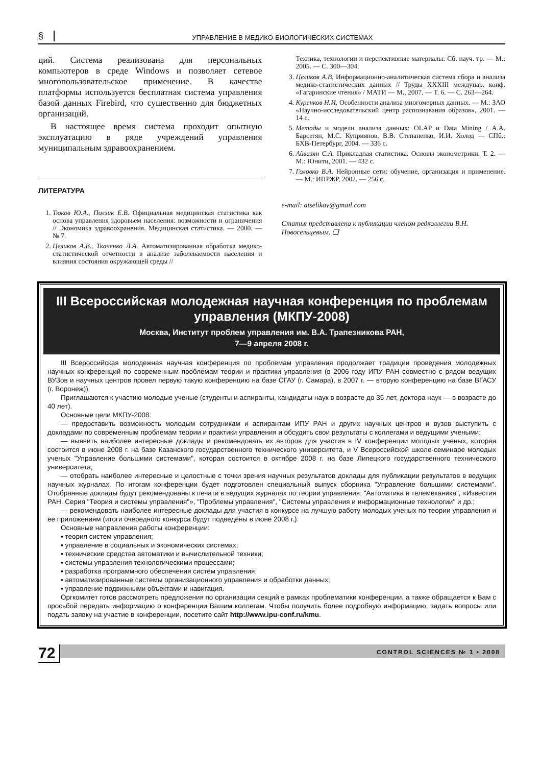§ УПРАВЛЕНИЕ В МЕДИКО-БИОЛОГИЧЕСКИХ СИСТЕМАХ
ций. Система реализована для персональных компьютеров в среде Windows и позволяет сетевое многопользовательское применение. В качестве платформы используется бесплатная система управления базой данных Firebird, что существенно для бюджетных организаций.
В настоящее время система проходит опытную эксплуатацию в ряде учреждений управления муниципальным здравоохранением.
ЛИТЕРАТУРА
1. Тюков Ю.А., Ползик Е.В. Официальная медицинская статистика как основа управления здоровьем населения: возможности и ограничения // Экономика здравоохранения. Медицинская статистика. — 2000. — № 7.
2. Целиков А.В., Ткаченко Л.А. Автоматизированная обработка медико-статистической отчетности в анализе заболеваемости населения и влияния состояния окружающей среды //
Техника, технологии и перспективные материалы: Сб. науч. тр. — М.: 2005. — С. 300—304.
3. Целиков А.В. Информационно-аналитическая система сбора и анализа медико-статистических данных // Труды XXXIII междунар. конф. «Гагаринские чтения» / МАТИ — М., 2007. — Т. 6. — С. 263—264.
4. Куренков Н.И. Особенности анализа многомерных данных. — М.: ЗАО «Научно-исследовательский центр распознавания образов», 2001. — 14 с.
5. Методы и модели анализа данных: OLAP и Data Mining / А.А. Барсегян, М.С. Куприянов, В.В. Степаненко, И.И. Холод — СПб.: БХВ-Петербург, 2004. — 336 с.
6. Айвазян С.А. Прикладная статистика. Основы эконометрики. Т. 2. — М.: Юнити, 2001. — 432 с.
7. Головко В.А. Нейронные сети: обучение, организация и применение. — М.: ИПРЖР, 2002. — 256 с.
e-mail: atselikov@gmail.com
Статья представлена к публикации членом редколлегии В.Н. Новосельцевым. ❑
III Всероссийская молодежная научная конференция по проблемам управления (МКПУ-2008)
Москва, Институт проблем управления им. В.А. Трапезникова РАН,
7—9 апреля 2008 г.
III Всероссийская молодежная научная конференция по проблемам управления продолжает традиции проведения молодежных научных конференций по современным проблемам теории и практики управления (в 2006 году ИПУ РАН совместно с рядом ведущих ВУЗов и научных центров провел первую такую конференцию на базе СГАУ (г. Самара), в 2007 г. — вторую конференцию на базе ВГАСУ (г. Воронеж)).
Приглашаются к участию молодые ученые (студенты и аспиранты, кандидаты наук в возрасте до 35 лет, доктора наук — в возрасте до 40 лет).
Основные цели МКПУ-2008:
— предоставить возможность молодым сотрудникам и аспирантам ИПУ РАН и других научных центров и вузов выступить с докладами по современным проблемам теории и практики управления и обсудить свои результаты с коллегами и ведущими учеными;
— выявить наиболее интересные доклады и рекомендовать их авторов для участия в IV конференции молодых ученых, которая состоится в июне 2008 г. на базе Казанского государственного технического университета, и V Всероссийской школе-семинаре молодых ученых "Управление большими системами", которая состоится в октябре 2008 г. на базе Липецкого государственного технического университета;
— отобрать наиболее интересные и целостные с точки зрения научных результатов доклады для публикации результатов в ведущих научных журналах. По итогам конференции будет подготовлен специальный выпуск сборника "Управление большими системами". Отобранные доклады будут рекомендованы к печати в ведущих журналах по теории управления: "Автоматика и телемеханика", «Известия РАН. Серия "Теория и системы управления"», "Проблемы управления", "Системы управления и информационные технологии" и др.;
— рекомендовать наиболее интересные доклады для участия в конкурсе на лучшую работу молодых ученых по теории управления и ее приложениям (итоги очередного конкурса будут подведены в июне 2008 г.).
Основные направления работы конференции:
▪ теория систем управления;
▪ управление в социальных и экономических системах;
▪ технические средства автоматики и вычислительной техники;
▪ системы управления технологическими процессами;
▪ разработка программного обеспечения систем управления;
▪ автоматизированные системы организационного управления и обработки данных;
▪ управление подвижными объектами и навигация.
Оргкомитет готов рассмотреть предложения по организации секций в рамках проблематики конференции, а также обращается к Вам с просьбой передать информацию о конференции Вашим коллегам. Чтобы получить более подробную информацию, задать вопросы или подать заявку на участие в конференции, посетите сайт http://www.ipu-conf.ru/kmu.
72 CONTROL SCIENCES № 1 • 2008